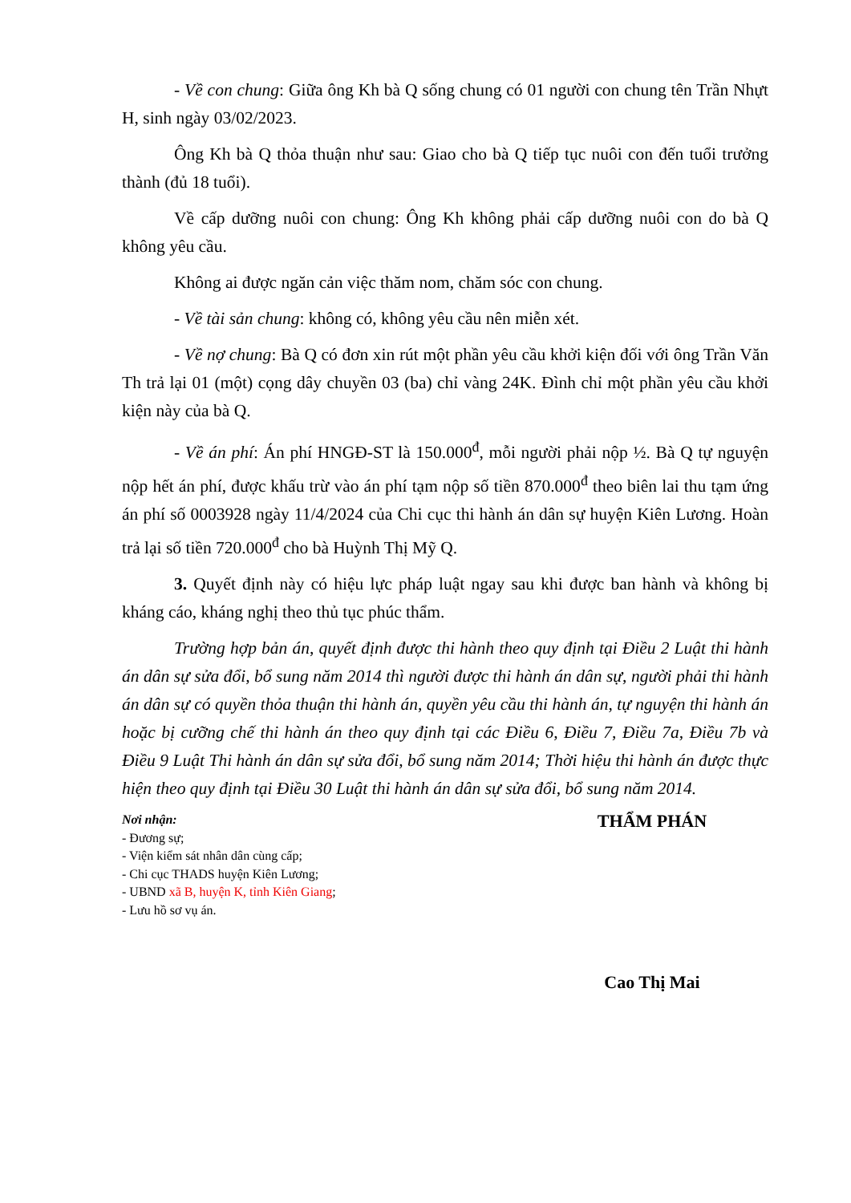- Về con chung: Giữa ông Kh bà Q sống chung có 01 người con chung tên Trần Nhựt H, sinh ngày 03/02/2023.
Ông Kh bà Q thỏa thuận như sau: Giao cho bà Q tiếp tục nuôi con đến tuổi trưởng thành (đủ 18 tuổi).
Về cấp dưỡng nuôi con chung: Ông Kh không phải cấp dưỡng nuôi con do bà Q không yêu cầu.
Không ai được ngăn cản việc thăm nom, chăm sóc con chung.
- Về tài sản chung: không có, không yêu cầu nên miễn xét.
- Về nợ chung: Bà Q có đơn xin rút một phần yêu cầu khởi kiện đối với ông Trần Văn Th trả lại 01 (một) cọng dây chuyền 03 (ba) chỉ vàng 24K. Đình chỉ một phần yêu cầu khởi kiện này của bà Q.
- Về án phí: Án phí HNGĐ-ST là 150.000<sup>đ</sup>, mỗi người phải nộp ½. Bà Q tự nguyện nộp hết án phí, được khấu trừ vào án phí tạm nộp số tiền 870.000<sup>đ</sup> theo biên lai thu tạm ứng án phí số 0003928 ngày 11/4/2024 của Chi cục thi hành án dân sự huyện Kiên Lương. Hoàn trả lại số tiền 720.000<sup>đ</sup> cho bà Huỳnh Thị Mỹ Q.
3. Quyết định này có hiệu lực pháp luật ngay sau khi được ban hành và không bị kháng cáo, kháng nghị theo thủ tục phúc thẩm.
Trường hợp bản án, quyết định được thi hành theo quy định tại Điều 2 Luật thi hành án dân sự sửa đổi, bổ sung năm 2014 thì người được thi hành án dân sự, người phải thi hành án dân sự có quyền thỏa thuận thi hành án, quyền yêu cầu thi hành án, tự nguyện thi hành án hoặc bị cưỡng chế thi hành án theo quy định tại các Điều 6, Điều 7, Điều 7a, Điều 7b và Điều 9 Luật Thi hành án dân sự sửa đổi, bổ sung năm 2014; Thời hiệu thi hành án được thực hiện theo quy định tại Điều 30 Luật thi hành án dân sự sửa đổi, bổ sung năm 2014.
Nơi nhận:
- Đương sự;
- Viện kiểm sát nhân dân cùng cấp;
- Chi cục THADS huyện Kiên Lương;
- UBND xã B, huyện K, tỉnh Kiên Giang;
- Lưu hồ sơ vụ án.
THẨM PHÁN
Cao Thị Mai